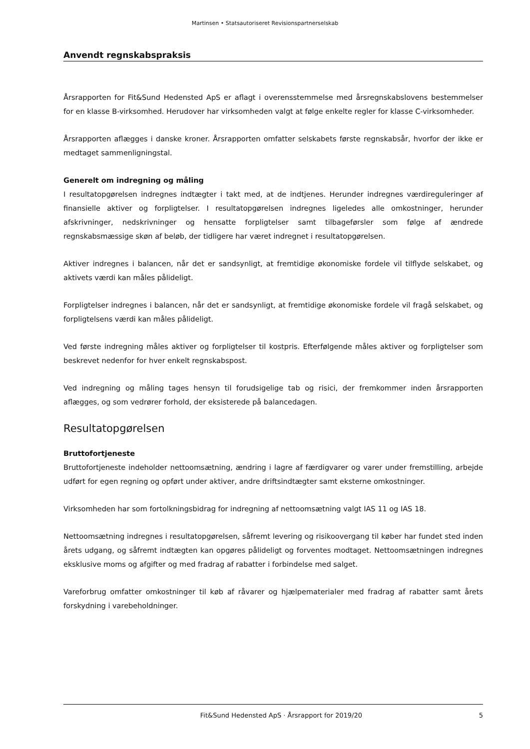Martinsen • Statsautoriseret Revisionspartnerselskab
Anvendt regnskabspraksis
Årsrapporten for Fit&Sund Hedensted ApS er aflagt i overensstemmelse med årsregnskabslovens bestemmelser for en klasse B-virksomhed. Herudover har virksomheden valgt at følge enkelte regler for klasse C-virksomheder.
Årsrapporten aflægges i danske kroner. Årsrapporten omfatter selskabets første regnskabsår, hvorfor der ikke er medtaget sammenligningstal.
Generelt om indregning og måling
I resultatopgørelsen indregnes indtægter i takt med, at de indtjenes. Herunder indregnes værdireguleringer af finansielle aktiver og forpligtelser. I resultatopgørelsen indregnes ligeledes alle omkostninger, herunder afskrivninger, nedskrivninger og hensatte forpligtelser samt tilbageførsler som følge af ændrede regnskabsmæssige skøn af beløb, der tidligere har været indregnet i resultatopgørelsen.
Aktiver indregnes i balancen, når det er sandsynligt, at fremtidige økonomiske fordele vil tilflyde selskabet, og aktivets værdi kan måles pålideligt.
Forpligtelser indregnes i balancen, når det er sandsynligt, at fremtidige økonomiske fordele vil fragå selskabet, og forpligtelsens værdi kan måles pålideligt.
Ved første indregning måles aktiver og forpligtelser til kostpris. Efterfølgende måles aktiver og forpligtelser som beskrevet nedenfor for hver enkelt regnskabspost.
Ved indregning og måling tages hensyn til forudsigelige tab og risici, der fremkommer inden årsrapporten aflægges, og som vedrører forhold, der eksisterede på balancedagen.
Resultatopgørelsen
Bruttofortjeneste
Bruttofortjeneste indeholder nettoomsætning, ændring i lagre af færdigvarer og varer under fremstilling, arbejde udført for egen regning og opført under aktiver, andre driftsindtægter samt eksterne omkostninger.
Virksomheden har som fortolkningsbidrag for indregning af nettoomsætning valgt IAS 11 og IAS 18.
Nettoomsætning indregnes i resultatopgørelsen, såfremt levering og risikoovergang til køber har fundet sted inden årets udgang, og såfremt indtægten kan opgøres pålideligt og forventes modtaget. Nettoomsætningen indregnes eksklusive moms og afgifter og med fradrag af rabatter i forbindelse med salget.
Vareforbrug omfatter omkostninger til køb af råvarer og hjælpematerialer med fradrag af rabatter samt årets forskydning i varebeholdninger.
Fit&Sund Hedensted ApS · Årsrapport for 2019/20 5